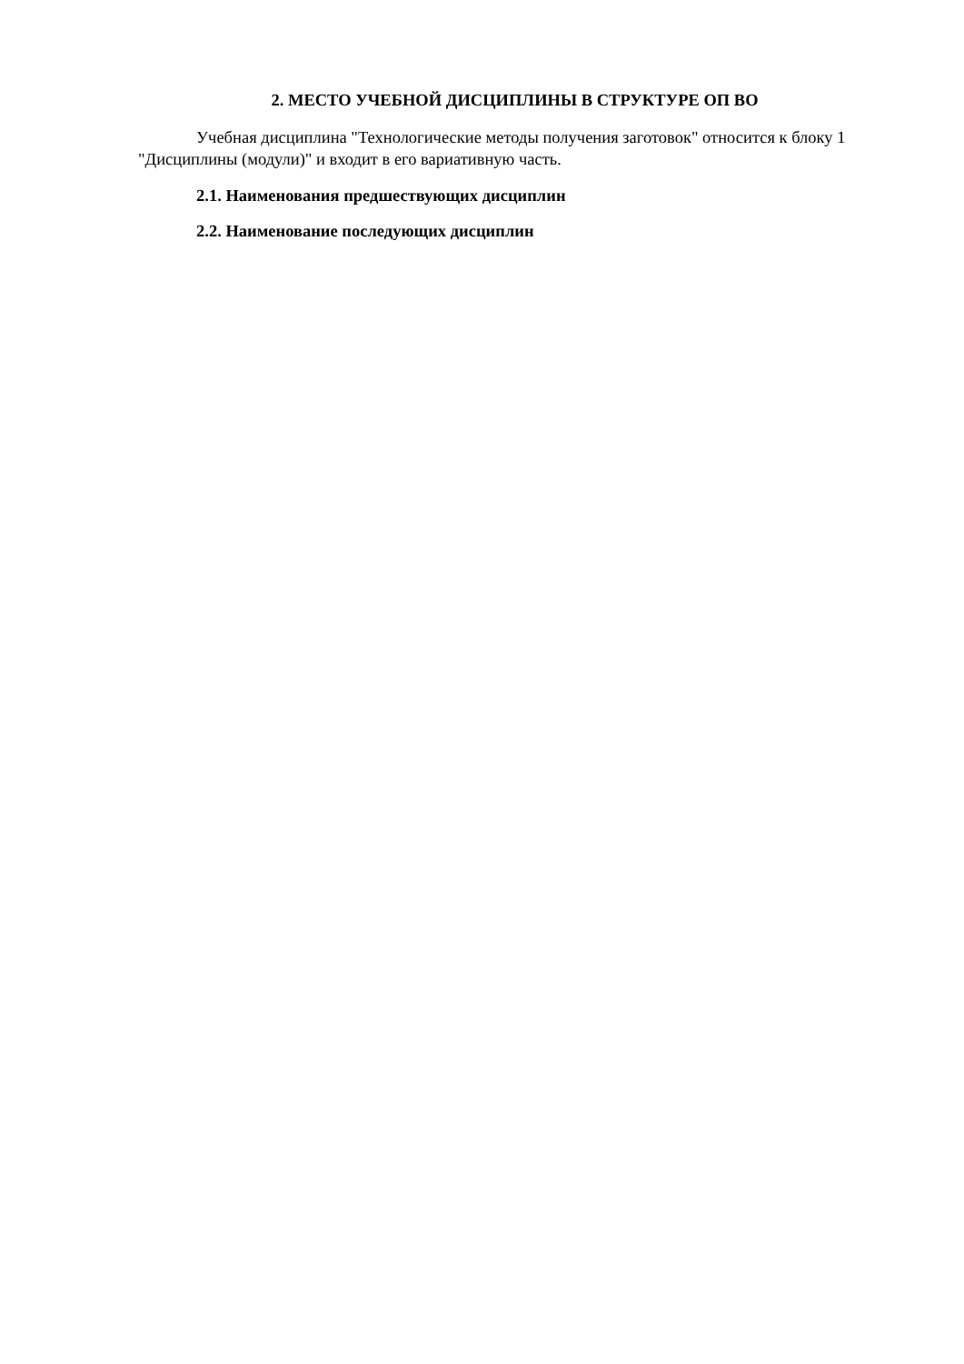2. МЕСТО УЧЕБНОЙ ДИСЦИПЛИНЫ В СТРУКТУРЕ ОП ВО
Учебная дисциплина "Технологические методы получения заготовок" относится к блоку 1 "Дисциплины (модули)" и входит в его вариативную часть.
2.1. Наименования предшествующих дисциплин
2.2. Наименование последующих дисциплин